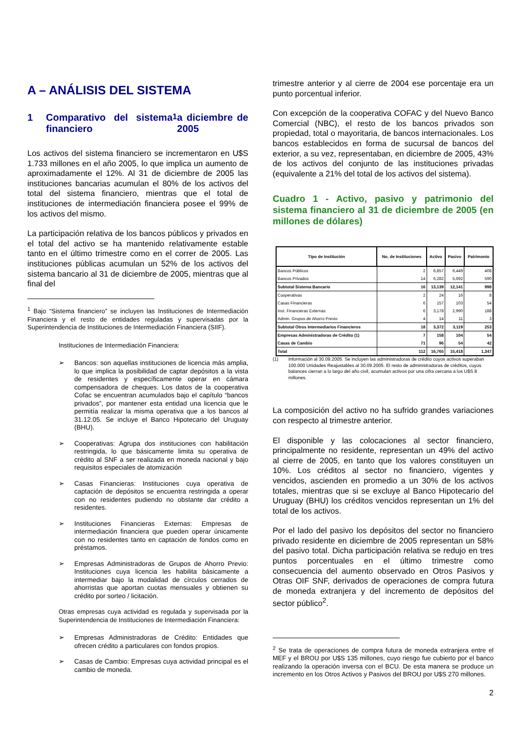A – ANÁLISIS DEL SISTEMA
1 Comparativo del sistema financiero<sup>1</sup> a diciembre de 2005
Los activos del sistema financiero se incrementaron en U$S 1.733 millones en el año 2005, lo que implica un aumento de aproximadamente el 12%. Al 31 de diciembre de 2005 las instituciones bancarias acumulan el 80% de los activos del total del sistema financiero, mientras que el total de instituciones de intermediación financiera posee el 99% de los activos del mismo.
La participación relativa de los bancos públicos y privados en el total del activo se ha mantenido relativamente estable tanto en el último trimestre como en el correr de 2005. Las instituciones públicas acumulan un 52% de los activos del sistema bancario al 31 de diciembre de 2005, mientras que al final del
<sup>1</sup> Bajo “Sistema financiero” se incluyen las Instituciones de Intermediación Financiera y el resto de entidades reguladas y supervisadas por la Superintendencia de Instituciones de Intermediación Financiera (SIIF).
Instituciones de Intermediación Financiera:
➢ Bancos: son aquellas instituciones de licencia más amplia, lo que implica la posibilidad de captar depósitos a la vista de residentes y específicamente operar en cámara compensadora de cheques. Los datos de la cooperativa Cofac se encuentran acumulados bajo el capítulo “bancos privados”, por mantener esta entidad una licencia que le permitía realizar la misma operativa que a los bancos al 31.12.05. Se incluye el Banco Hipotecario del Uruguay (BHU).
➢ Cooperativas: Agrupa dos instituciones con habilitación restringida, lo que básicamente limita su operativa de crédito al SNF a ser realizada en moneda nacional y bajo requisitos especiales de atomización
➢ Casas Financieras: Instituciones cuya operativa de captación de depósitos se encuentra restringida a operar con no residentes pudiendo no obstante dar crédito a residentes.
➢ Instituciones Financieras Externas: Empresas de intermediación financiera que pueden operar únicamente con no residentes tanto en captación de fondos como en préstamos.
➢ Empresas Administradoras de Grupos de Ahorro Previo: Instituciones cuya licencia les habilita básicamente a intermediar bajo la modalidad de círculos cerrados de ahorristas que aportan cuotas mensuales y obtienen su crédito por sorteo / licitación.
Otras empresas cuya actividad es regulada y supervisada por la Superintendencia de Instituciones de Intermediación Financiera:
➢ Empresas Administradoras de Crédito: Entidades que ofrecen crédito a particulares con fondos propios.
➢ Casas de Cambio: Empresas cuya actividad principal es el cambio de moneda.
trimestre anterior y al cierre de 2004 ese porcentaje era un punto porcentual inferior.
Con excepción de la cooperativa COFAC y del Nuevo Banco Comercial (NBC), el resto de los bancos privados son propiedad, total o mayoritaria, de bancos internacionales. Los bancos establecidos en forma de sucursal de bancos del exterior, a su vez, representaban, en diciembre de 2005, 43% de los activos del conjunto de las instituciones privadas (equivalente a 21% del total de los activos del sistema).
Cuadro 1 - Activo, pasivo y patrimonio del sistema financiero al 31 de diciembre de 2005 (en millones de dólares)
| Tipo de Institución | No. de Instituciones | Activo | Pasivo | Patrimonio |
| --- | --- | --- | --- | --- |
| Bancos Públicos | 2 | 6,857 | 6,449 | 408 |
| Bancos Privados | 14 | 6,282 | 5,692 | 590 |
| Subtotal Sistema Bancario | 16 | 13,139 | 12,141 | 998 |
| Cooperativas | 2 | 24 | 16 | 8 |
| Casas Financieras | 6 | 157 | 103 | 54 |
| Inst. Financieras Externas | 6 | 3,178 | 2,990 | 188 |
| Admin. Grupos de Ahorro Previo | 4 | 14 | 11 | 3 |
| Subtotal Otros Intermediarios Financieros | 18 | 3,372 | 3,119 | 253 |
| Empresas Administradoras de Crédito (1) | 7 | 158 | 104 | 54 |
| Casas de Cambio | 71 | 96 | 54 | 42 |
| Total | 112 | 16,765 | 15,418 | 1,347 |
(1) Información al 30.09.2005. Se incluyen las administradoras de crédito cuyos activos superaban 100.000 Unidades Reajustables al 30.09.2005. El resto de administradoras de créditos, cuyos balances cierran a lo largo del año civil, acumulan activos por una cifra cercana a los U$S 8 millones.
La composición del activo no ha sufrido grandes variaciones con respecto al trimestre anterior.
El disponible y las colocaciones al sector financiero, principalmente no residente, representan un 49% del activo al cierre de 2005, en tanto que los valores constituyen un 10%. Los créditos al sector no financiero, vigentes y vencidos, ascienden en promedio a un 30% de los activos totales, mientras que si se excluye al Banco Hipotecario del Uruguay (BHU) los créditos vencidos representan un 1% del total de los activos.
Por el lado del pasivo los depósitos del sector no financiero privado residente en diciembre de 2005 representan un 58% del pasivo total. Dicha participación relativa se redujo en tres puntos porcentuales en el último trimestre como consecuencia del aumento observado en Otros Pasivos y Otras OIF SNF, derivados de operaciones de compra futura de moneda extranjera y del incremento de depósitos del sector público<sup>2</sup>.
<sup>2</sup> Se trata de operaciones de compra futura de moneda extranjera entre el MEF y el BROU por U$S 135 millones, cuyo riesgo fue cubierto por el banco realizando la operación inversa con el BCU. De esta manera se produce un incremento en los Otros Activos y Pasivos del BROU por U$S 270 millones.
2